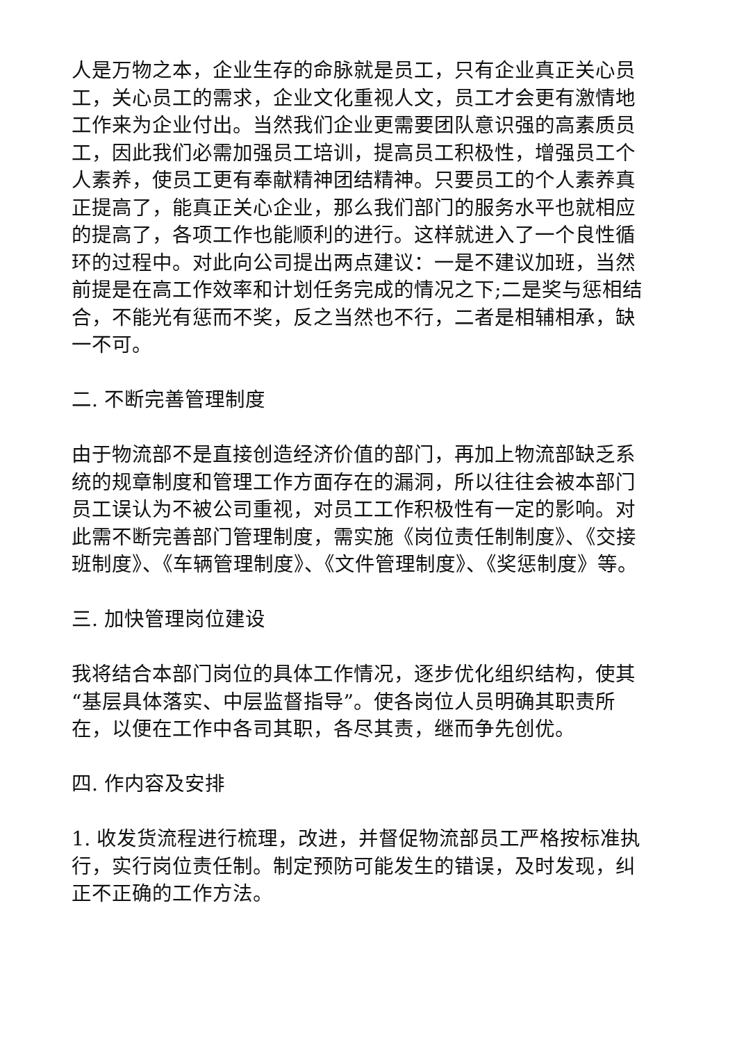人是万物之本，企业生存的命脉就是员工，只有企业真正关心员工，关心员工的需求，企业文化重视人文，员工才会更有激情地工作来为企业付出。当然我们企业更需要团队意识强的高素质员工，因此我们必需加强员工培训，提高员工积极性，增强员工个人素养，使员工更有奉献精神团结精神。只要员工的个人素养真正提高了，能真正关心企业，那么我们部门的服务水平也就相应的提高了，各项工作也能顺利的进行。这样就进入了一个良性循环的过程中。对此向公司提出两点建议：一是不建议加班，当然前提是在高工作效率和计划任务完成的情况之下;二是奖与惩相结合，不能光有惩而不奖，反之当然也不行，二者是相辅相承，缺一不可。
二. 不断完善管理制度
由于物流部不是直接创造经济价值的部门，再加上物流部缺乏系统的规章制度和管理工作方面存在的漏洞，所以往往会被本部门员工误认为不被公司重视，对员工工作积极性有一定的影响。对此需不断完善部门管理制度，需实施《岗位责任制制度》、《交接班制度》、《车辆管理制度》、《文件管理制度》、《奖惩制度》等。
三. 加快管理岗位建设
我将结合本部门岗位的具体工作情况，逐步优化组织结构，使其“基层具体落实、中层监督指导”。使各岗位人员明确其职责所在，以便在工作中各司其职，各尽其责，继而争先创优。
四. 作内容及安排
1. 收发货流程进行梳理，改进，并督促物流部员工严格按标准执行，实行岗位责任制。制定预防可能发生的错误，及时发现，纠正不正确的工作方法。